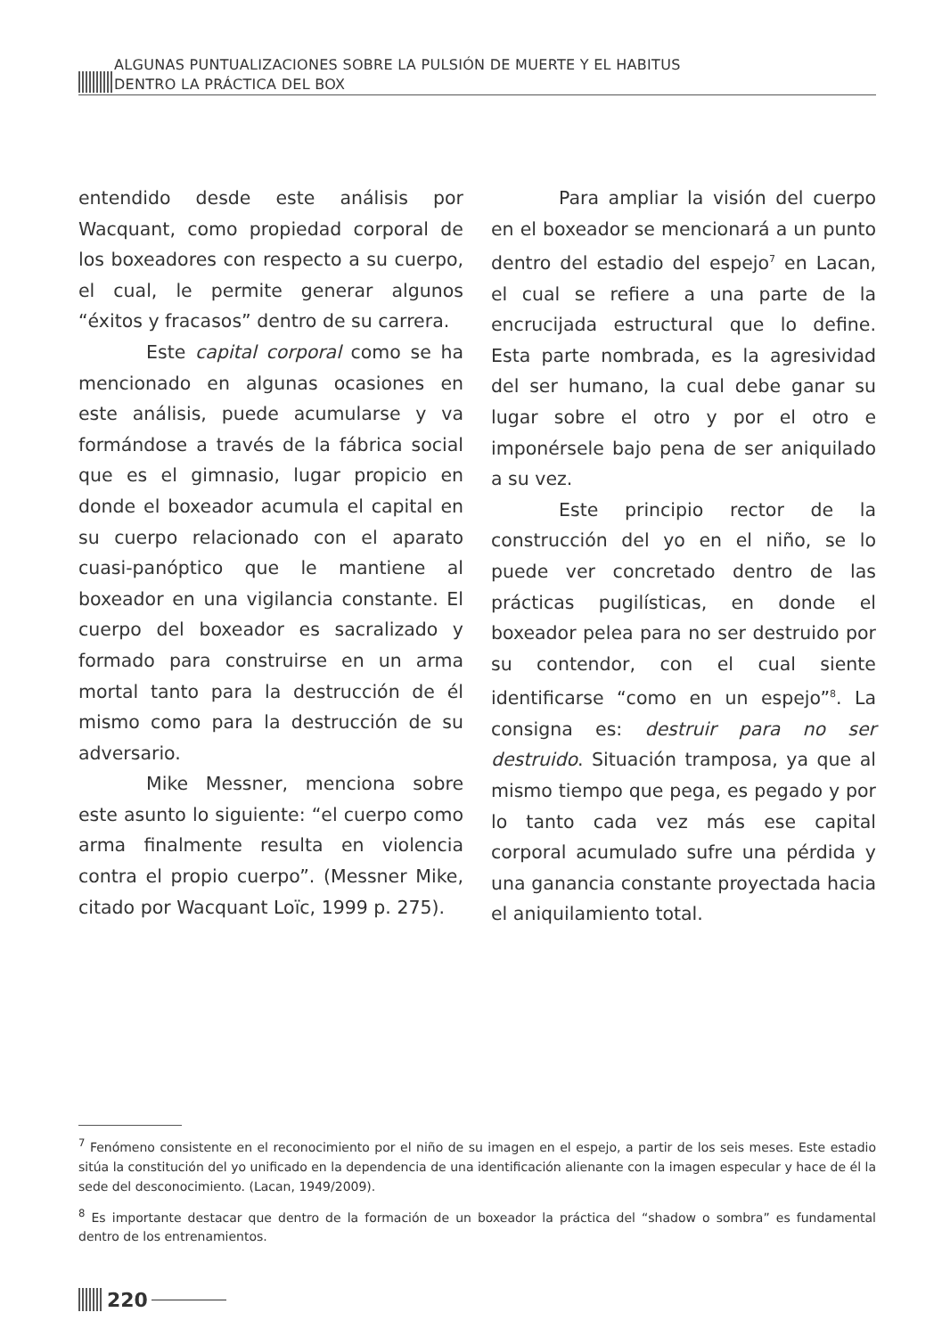ALGUNAS PUNTUALIZACIONES SOBRE LA PULSIÓN DE MUERTE Y EL HABITUS
DENTRO LA PRÁCTICA DEL BOX
entendido desde este análisis por Wacquant, como propiedad corporal de los boxeadores con respecto a su cuerpo, el cual, le permite generar algunos “éxitos y fracasos” dentro de su carrera.
Este capital corporal como se ha mencionado en algunas ocasiones en este análisis, puede acumularse y va formándose a través de la fábrica social que es el gimnasio, lugar propicio en donde el boxeador acumula el capital en su cuerpo relacionado con el aparato cuasi-panóptico que le mantiene al boxeador en una vigilancia constante. El cuerpo del boxeador es sacralizado y formado para construirse en un arma mortal tanto para la destrucción de él mismo como para la destrucción de su adversario.
Mike Messner, menciona sobre este asunto lo siguiente: “el cuerpo como arma finalmente resulta en violencia contra el propio cuerpo”. (Messner Mike, citado por Wacquant Loïc, 1999 p. 275).
Para ampliar la visión del cuerpo en el boxeador se mencionará a un punto dentro del estadio del espejo<sup>7</sup> en Lacan, el cual se refiere a una parte de la encrucijada estructural que lo define. Esta parte nombrada, es la agresividad del ser humano, la cual debe ganar su lugar sobre el otro y por el otro e imponérsele bajo pena de ser aniquilado a su vez.
Este principio rector de la construcción del yo en el niño, se lo puede ver concretado dentro de las prácticas pugilísticas, en donde el boxeador pelea para no ser destruido por su contendor, con el cual siente identificarse “como en un espejo”<sup>8</sup>. La consigna es: destruir para no ser destruido. Situación tramposa, ya que al mismo tiempo que pega, es pegado y por lo tanto cada vez más ese capital corporal acumulado sufre una pérdida y una ganancia constante proyectada hacia el aniquilamiento total.
<sup>7</sup> Fenómeno consistente en el reconocimiento por el niño de su imagen en el espejo, a partir de los seis meses. Este estadio sitúa la constitución del yo unificado en la dependencia de una identificación alienante con la imagen especular y hace de él la sede del desconocimiento. (Lacan, 1949/2009).
<sup>8</sup> Es importante destacar que dentro de la formación de un boxeador la práctica del “shadow o sombra” es fundamental dentro de los entrenamientos.
220